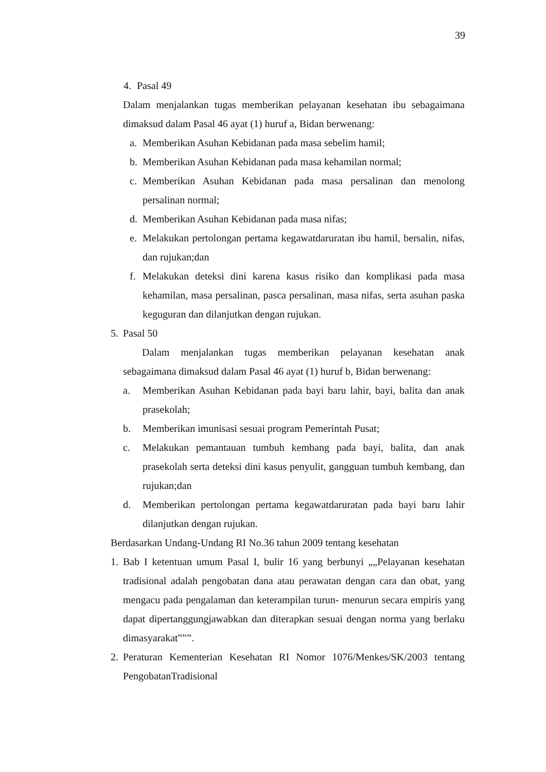39
4. Pasal 49
Dalam menjalankan tugas memberikan pelayanan kesehatan ibu sebagaimana dimaksud dalam Pasal 46 ayat (1) huruf a, Bidan berwenang:
a. Memberikan Asuhan Kebidanan pada masa sebelim hamil;
b. Memberikan Asuhan Kebidanan pada masa kehamilan normal;
c. Memberikan Asuhan Kebidanan pada masa persalinan dan menolong persalinan normal;
d. Memberikan Asuhan Kebidanan pada masa nifas;
e. Melakukan pertolongan pertama kegawatdaruratan ibu hamil, bersalin, nifas, dan rujukan;dan
f. Melakukan deteksi dini karena kasus risiko dan komplikasi pada masa kehamilan, masa persalinan, pasca persalinan, masa nifas, serta asuhan paska keguguran dan dilanjutkan dengan rujukan.
5. Pasal 50
Dalam menjalankan tugas memberikan pelayanan kesehatan anak sebagaimana dimaksud dalam Pasal 46 ayat (1) huruf b, Bidan berwenang:
a. Memberikan Asuhan Kebidanan pada bayi baru lahir, bayi, balita dan anak prasekolah;
b. Memberikan imunisasi sesuai program Pemerintah Pusat;
c. Melakukan pemantauan tumbuh kembang pada bayi, balita, dan anak prasekolah serta deteksi dini kasus penyulit, gangguan tumbuh kembang, dan rujukan;dan
d. Memberikan pertolongan pertama kegawatdaruratan pada bayi baru lahir dilanjutkan dengan rujukan.
Berdasarkan Undang-Undang RI No.36 tahun 2009 tentang kesehatan
1. Bab I ketentuan umum Pasal I, bulir 16 yang berbunyi „„Pelayanan kesehatan tradisional adalah pengobatan dana atau perawatan dengan cara dan obat, yang mengacu pada pengalaman dan keterampilan turun- menurun secara empiris yang dapat dipertanggungjawabkan dan diterapkan sesuai dengan norma yang berlaku dimasyarakat‟‟‟.
2. Peraturan Kementerian Kesehatan RI Nomor 1076/Menkes/SK/2003 tentang PengobatanTradisional